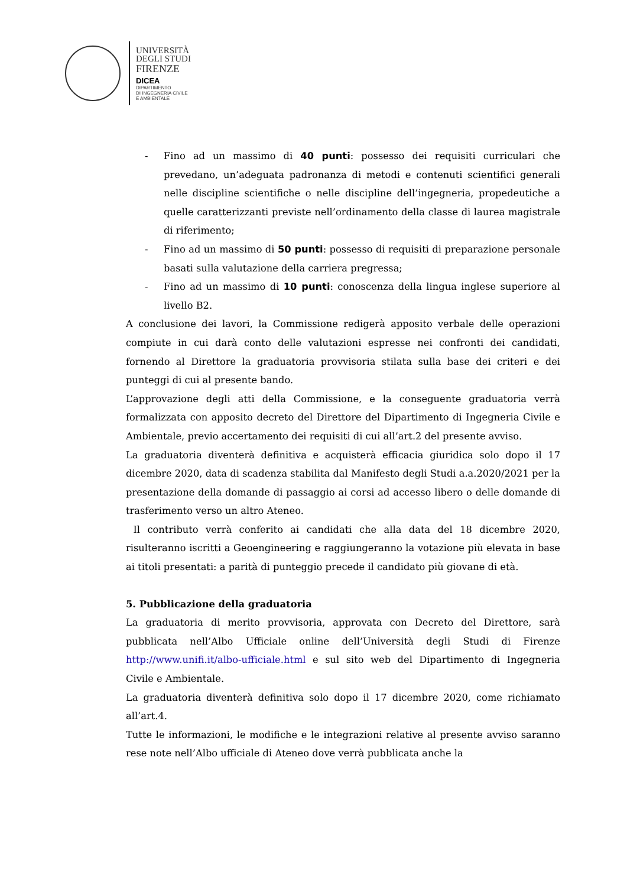UNIVERSITÀ
DEGLI STUDI
FIRENZE
DICEA
DIPARTIMENTO
DI INGEGNERIA CIVILE
E AMBIENTALE
- Fino ad un massimo di 40 punti: possesso dei requisiti curriculari che prevedano, un’adeguata padronanza di metodi e contenuti scientifici generali nelle discipline scientifiche o nelle discipline dell’ingegneria, propedeutiche a quelle caratterizzanti previste nell’ordinamento della classe di laurea magistrale di riferimento;
- Fino ad un massimo di 50 punti: possesso di requisiti di preparazione personale basati sulla valutazione della carriera pregressa;
- Fino ad un massimo di 10 punti: conoscenza della lingua inglese superiore al livello B2.
A conclusione dei lavori, la Commissione redigerà apposito verbale delle operazioni compiute in cui darà conto delle valutazioni espresse nei confronti dei candidati, fornendo al Direttore la graduatoria provvisoria stilata sulla base dei criteri e dei punteggi di cui al presente bando.
L’approvazione degli atti della Commissione, e la conseguente graduatoria verrà formalizzata con apposito decreto del Direttore del Dipartimento di Ingegneria Civile e Ambientale, previo accertamento dei requisiti di cui all’art.2 del presente avviso.
La graduatoria diventerà definitiva e acquisterà efficacia giuridica solo dopo il 17 dicembre 2020, data di scadenza stabilita dal Manifesto degli Studi a.a.2020/2021 per la presentazione della domande di passaggio ai corsi ad accesso libero o delle domande di trasferimento verso un altro Ateneo.
Il contributo verrà conferito ai candidati che alla data del 18 dicembre 2020, risulteranno iscritti a Geoengineering e raggiungeranno la votazione più elevata in base ai titoli presentati: a parità di punteggio precede il candidato più giovane di età.
5. Pubblicazione della graduatoria
La graduatoria di merito provvisoria, approvata con Decreto del Direttore, sarà pubblicata nell’Albo Ufficiale online dell’Università degli Studi di Firenze http://www.unifi.it/albo-ufficiale.html e sul sito web del Dipartimento di Ingegneria Civile e Ambientale.
La graduatoria diventerà definitiva solo dopo il 17 dicembre 2020, come richiamato all’art.4.
Tutte le informazioni, le modifiche e le integrazioni relative al presente avviso saranno rese note nell’Albo ufficiale di Ateneo dove verrà pubblicata anche la